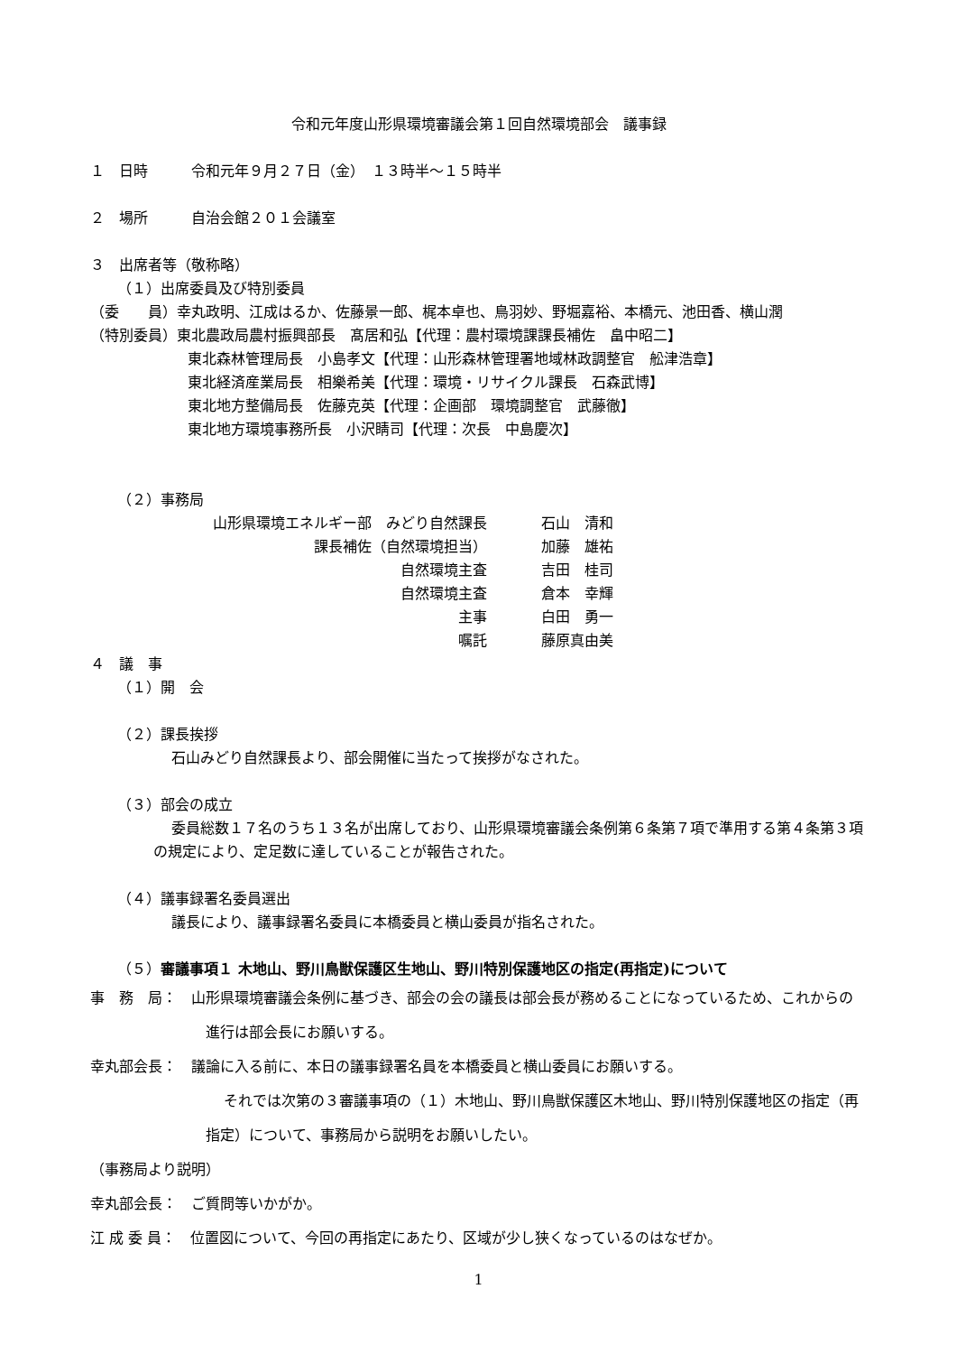令和元年度山形県環境審議会第１回自然環境部会　議事録
１　日時　　　令和元年９月２７日（金）　１３時半～１５時半
２　場所　　　自治会館２０１会議室
３　出席者等（敬称略）
（１）出席委員及び特別委員
（委　　員）幸丸政明、江成はるか、佐藤景一郎、梶本卓也、鳥羽妙、野堀嘉裕、本橋元、池田香、横山潤
（特別委員）東北農政局農村振興部長　髙居和弘【代理：農村環境課課長補佐　畠中昭二】
東北森林管理局長　小島孝文【代理：山形森林管理署地域林政調整官　舩津浩章】
東北経済産業局長　相樂希美【代理：環境・リサイクル課長　石森武博】
東北地方整備局長　佐藤克英【代理：企画部　環境調整官　武藤徹】
東北地方環境事務所長　小沢睛司【代理：次長　中島慶次】
（２）事務局
山形県環境エネルギー部　みどり自然課長 石山　清和
課長補佐（自然環境担当） 加藤　雄祐
自然環境主査 吉田　桂司
自然環境主査 倉本　幸輝
主事 白田　勇一
嘱託 藤原真由美
４　議　事
（１）開　会
（２）課長挨拶
石山みどり自然課長より、部会開催に当たって挨拶がなされた。
（３）部会の成立
委員総数１７名のうち１３名が出席しており、山形県環境審議会条例第６条第７項で準用する第４条第３項の規定により、定足数に達していることが報告された。
（４）議事録署名委員選出
議長により、議事録署名委員に本橋委員と横山委員が指名された。
（５）審議事項１ 木地山、野川鳥獣保護区生地山、野川特別保護地区の指定(再指定)について
事　務　局：　山形県環境審議会条例に基づき、部会の会の議長は部会長が務めることになっているため、これからの進行は部会長にお願いする。
幸丸部会長：　議論に入る前に、本日の議事録署名員を本橋委員と横山委員にお願いする。
それでは次第の３審議事項の（１）木地山、野川鳥獣保護区木地山、野川特別保護地区の指定（再指定）について、事務局から説明をお願いしたい。
（事務局より説明）
幸丸部会長：　ご質問等いかがか。
江 成 委 員：　位置図について、今回の再指定にあたり、区域が少し狭くなっているのはなぜか。
1